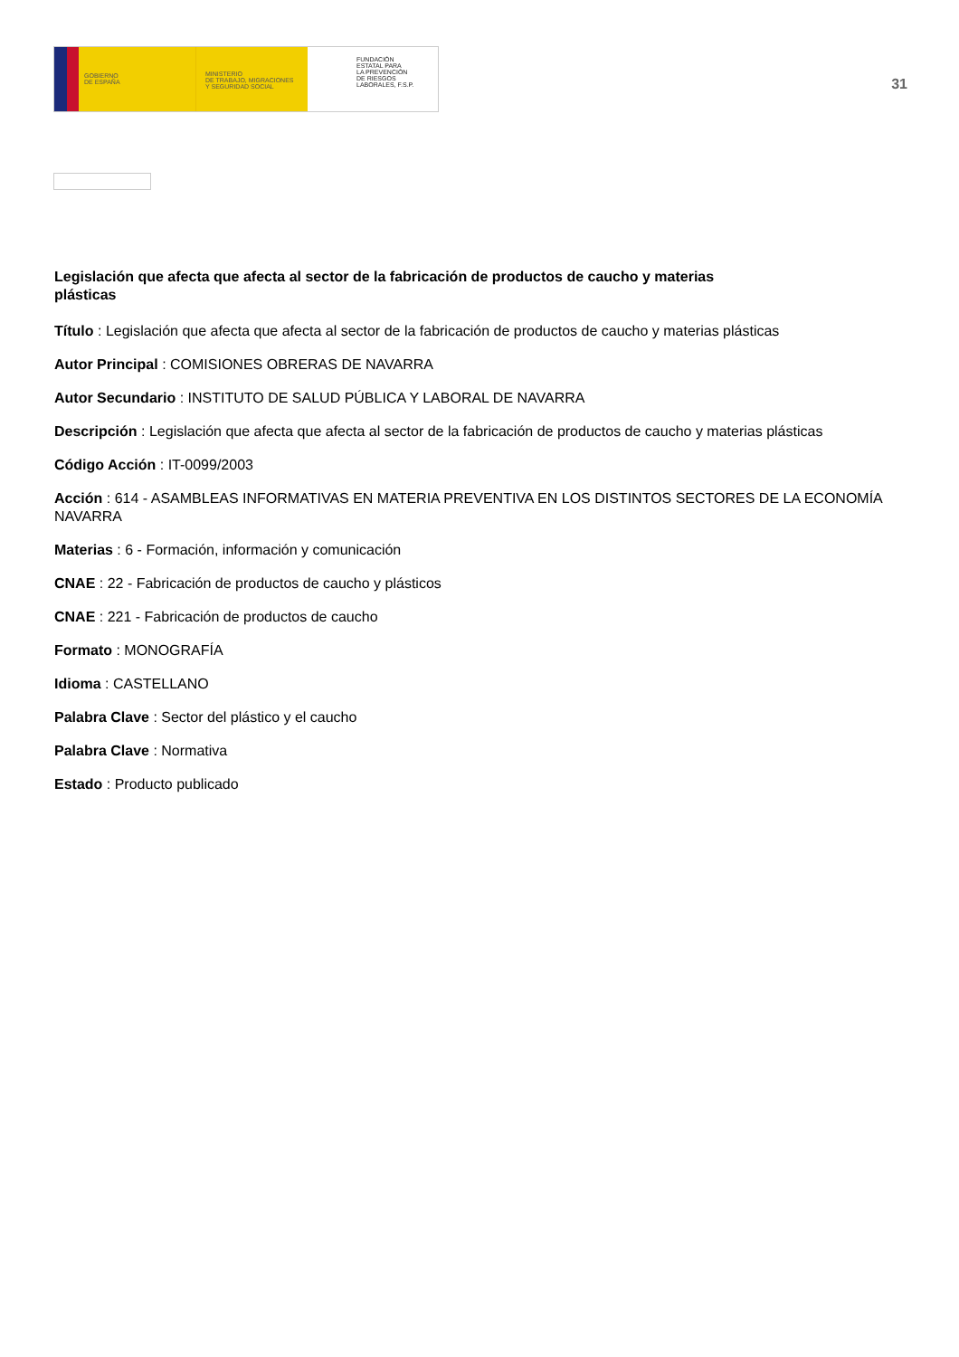GOBIERNO
DE ESPAÑA
MINISTERIO
DE TRABAJO, MIGRACIONES
Y SEGURIDAD SOCIAL
FUNDACIÓN
ESTATAL PARA
LA PREVENCIÓN
DE RIESGOS
LABORALES, F.S.P.
31
Legislación que afecta que afecta al sector de la fabricación de productos de caucho y materias plásticas
Título : Legislación que afecta que afecta al sector de la fabricación de productos de caucho y materias plásticas
Autor Principal : COMISIONES OBRERAS DE NAVARRA
Autor Secundario : INSTITUTO DE SALUD PÚBLICA Y LABORAL DE NAVARRA
Descripción : Legislación que afecta que afecta al sector de la fabricación de productos de caucho y materias plásticas
Código Acción : IT-0099/2003
Acción : 614 - ASAMBLEAS INFORMATIVAS EN MATERIA PREVENTIVA EN LOS DISTINTOS SECTORES DE LA ECONOMÍA NAVARRA
Materias : 6 - Formación, información y comunicación
CNAE : 22 - Fabricación de productos de caucho y plásticos
CNAE : 221 - Fabricación de productos de caucho
Formato : MONOGRAFÍA
Idioma : CASTELLANO
Palabra Clave : Sector del plástico y el caucho
Palabra Clave : Normativa
Estado : Producto publicado